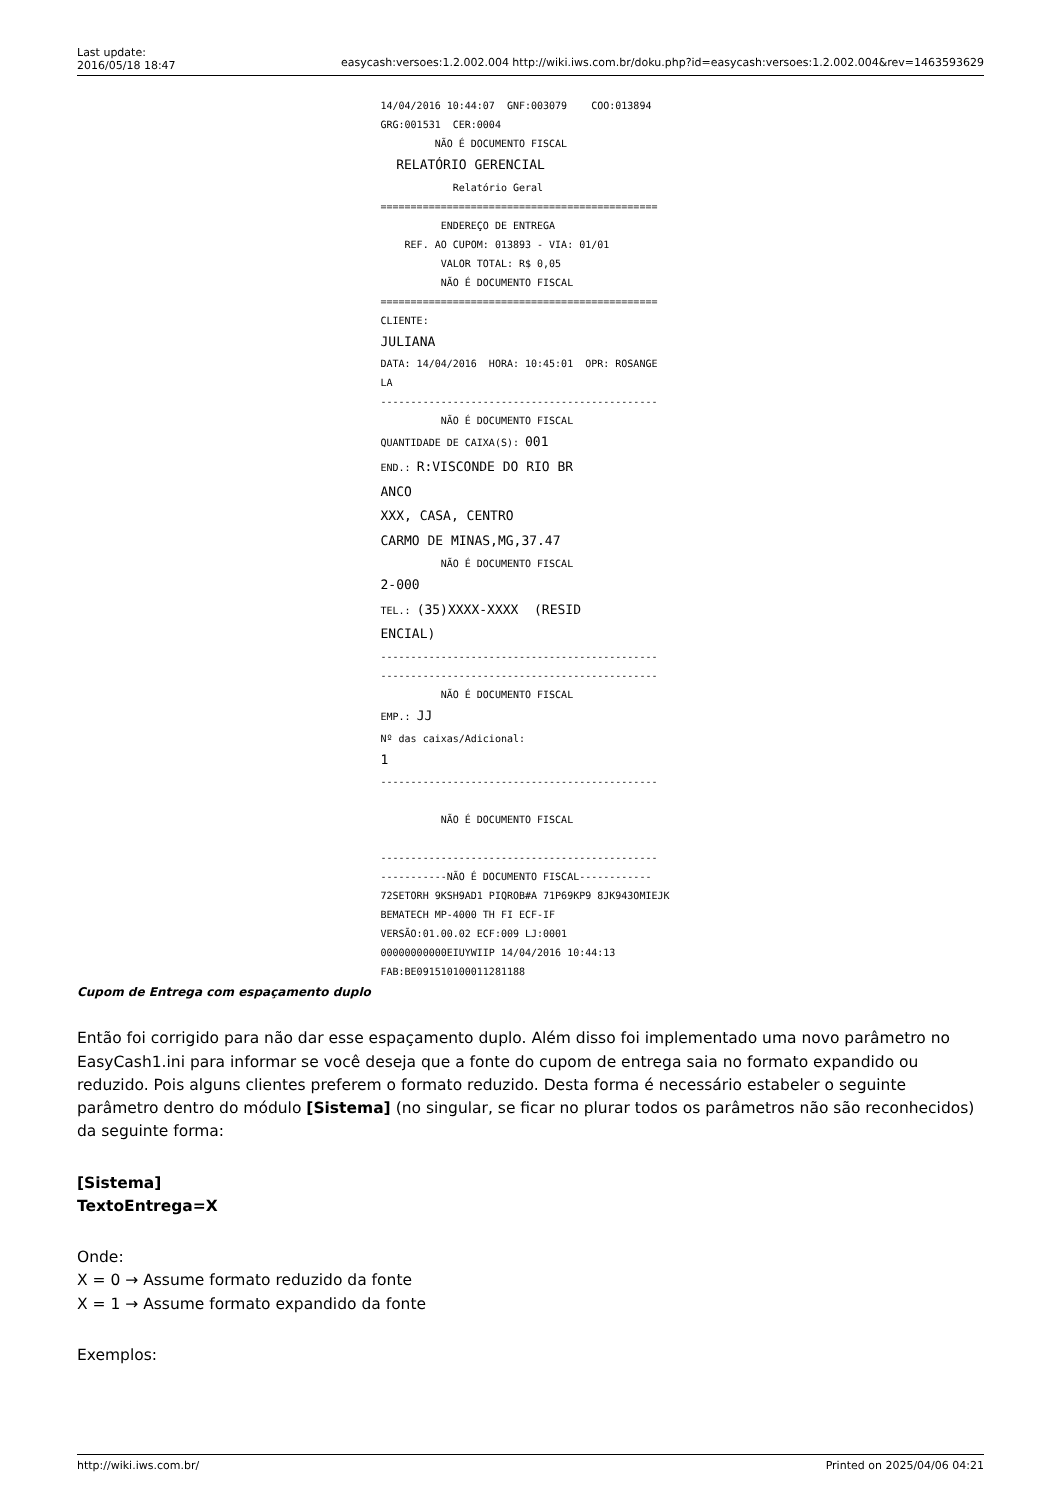Last update:
2016/05/18 18:47
easycash:versoes:1.2.002.004 http://wiki.iws.com.br/doku.php?id=easycash:versoes:1.2.002.004&rev=1463593629
14/04/2016 10:44:07 GNF:003079 COO:013894 GRG:001531 CER:0004 NÃO É DOCUMENTO FISCAL RELATÓRIO GERENCIAL Relatório Geral ============================================== ENDEREÇO DE ENTREGA REF. AO CUPOM: 013893 - VIA: 01/01 VALOR TOTAL: R$ 0,05 NÃO É DOCUMENTO FISCAL ============================================== CLIENTE: JULIANA DATA: 14/04/2016 HORA: 10:45:01 OPR: ROSANGE LA ---------------------------------------------- NÃO É DOCUMENTO FISCAL QUANTIDADE DE CAIXA(S): 001 END.: R:VISCONDE DO RIO BR ANCO XXX, CASA, CENTRO CARMO DE MINAS,MG,37.47 NÃO É DOCUMENTO FISCAL 2-000 TEL.: (35)XXXX-XXXX (RESID ENCIAL) ---------------------------------------------- ---------------------------------------------- NÃO É DOCUMENTO FISCAL EMP.: JJ Nº das caixas/Adicional: 1 ---------------------------------------------- NÃO É DOCUMENTO FISCAL ---------------------------------------------- -----------NÃO É DOCUMENTO FISCAL------------ 72SETORH 9KSH9AD1 PIQROB#A 71P69KP9 8JK943OMIEJK BEMATECH MP-4000 TH FI ECF-IF VERSÃO:01.00.02 ECF:009 LJ:0001 00000000000EIUYWIIP 14/04/2016 10:44:13 FAB:BE091510100011281188
Cupom de Entrega com espaçamento duplo
Então foi corrigido para não dar esse espaçamento duplo. Além disso foi implementado uma novo parâmetro no EasyCash1.ini para informar se você deseja que a fonte do cupom de entrega saia no formato expandido ou reduzido. Pois alguns clientes preferem o formato reduzido. Desta forma é necessário estabeler o seguinte parâmetro dentro do módulo [Sistema] (no singular, se ficar no plurar todos os parâmetros não são reconhecidos) da seguinte forma:
[Sistema]
TextoEntrega=X
Onde:
X = 0 → Assume formato reduzido da fonte
X = 1 → Assume formato expandido da fonte
Exemplos:
http://wiki.iws.com.br/ Printed on 2025/04/06 04:21